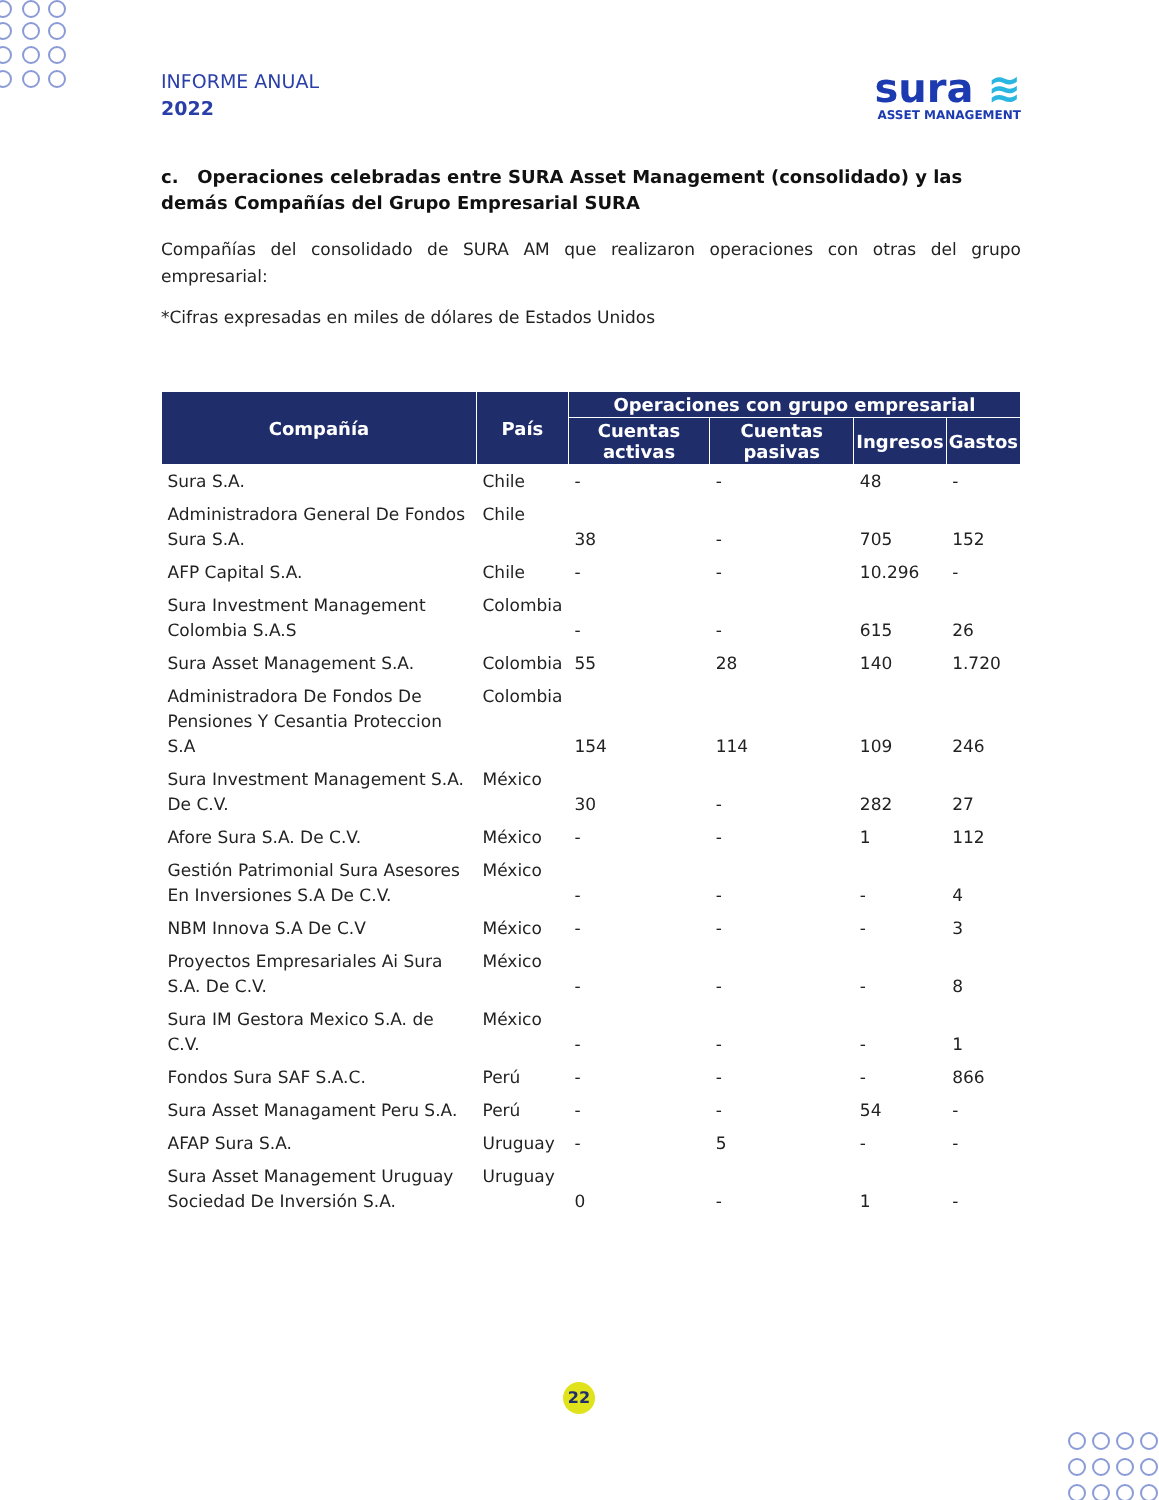INFORME ANUAL
2022
sura ≋
ASSET MANAGEMENT
c. Operaciones celebradas entre SURA Asset Management (consolidado) y las demás Compañías del Grupo Empresarial SURA
Compañías del consolidado de SURA AM que realizaron operaciones con otras del grupo empresarial:
*Cifras expresadas en miles de dólares de Estados Unidos
| Compañía | País | Operaciones con grupo empresarial | | | |
| --- | --- | --- | --- | --- | --- |
| | | Cuentas activas | Cuentas pasivas | Ingresos | Gastos |
| Sura S.A. | Chile | - | - | 48 | - |
| Administradora General De Fondos Sura S.A. | Chile | 38 | - | 705 | 152 |
| AFP Capital S.A. | Chile | - | - | 10.296 | - |
| Sura Investment Management Colombia S.A.S | Colombia | - | - | 615 | 26 |
| Sura Asset Management S.A. | Colombia | 55 | 28 | 140 | 1.720 |
| Administradora De Fondos De Pensiones Y Cesantia Proteccion S.A | Colombia | 154 | 114 | 109 | 246 |
| Sura Investment Management S.A. De C.V. | México | 30 | - | 282 | 27 |
| Afore Sura S.A. De C.V. | México | - | - | 1 | 112 |
| Gestión Patrimonial Sura Asesores En Inversiones S.A De C.V. | México | - | - | - | 4 |
| NBM Innova S.A De C.V | México | - | - | - | 3 |
| Proyectos Empresariales Ai Sura S.A. De C.V. | México | - | - | - | 8 |
| Sura IM Gestora Mexico S.A. de C.V. | México | - | - | - | 1 |
| Fondos Sura SAF S.A.C. | Perú | - | - | - | 866 |
| Sura Asset Managament Peru S.A. | Perú | - | - | 54 | - |
| AFAP Sura S.A. | Uruguay | - | 5 | - | - |
| Sura Asset Management Uruguay Sociedad De Inversión S.A. | Uruguay | 0 | - | 1 | - |
22